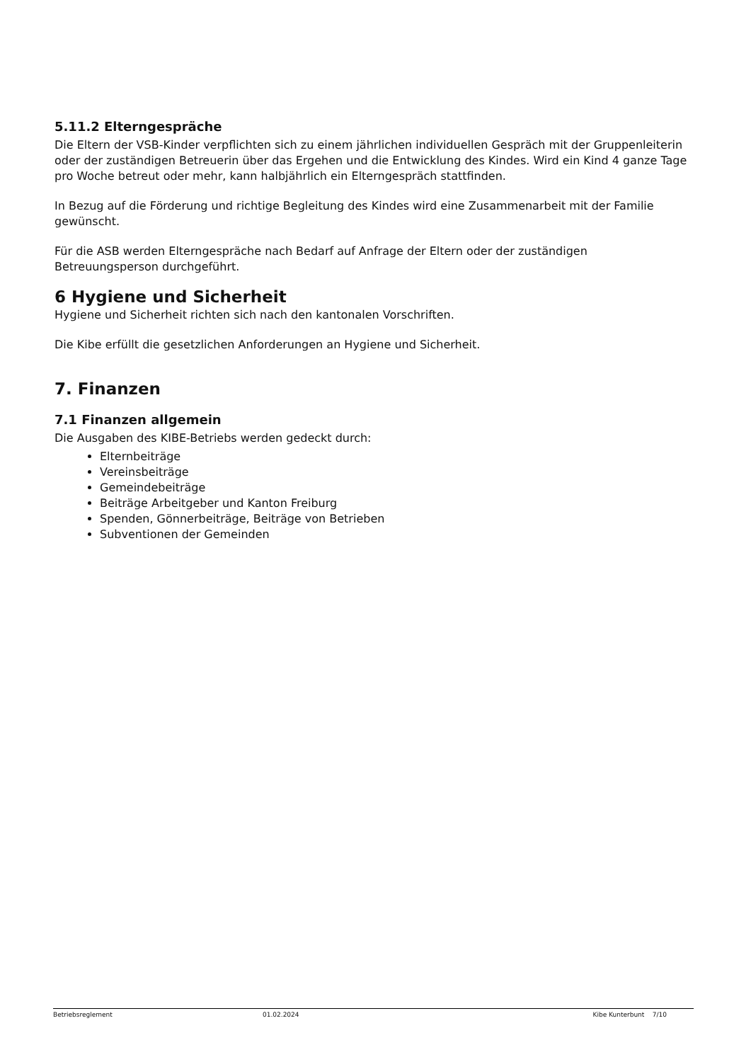5.11.2 Elterngespräche
Die Eltern der VSB-Kinder verpflichten sich zu einem jährlichen individuellen Gespräch mit der Gruppenleiterin oder der zuständigen Betreuerin über das Ergehen und die Entwicklung des Kindes. Wird ein Kind 4 ganze Tage pro Woche betreut oder mehr, kann halbjährlich ein Elterngespräch stattfinden.
In Bezug auf die Förderung und richtige Begleitung des Kindes wird eine Zusammenarbeit mit der Familie gewünscht.
Für die ASB werden Elterngespräche nach Bedarf auf Anfrage der Eltern oder der zuständigen Betreuungsperson durchgeführt.
6 Hygiene und Sicherheit
Hygiene und Sicherheit richten sich nach den kantonalen Vorschriften.
Die Kibe erfüllt die gesetzlichen Anforderungen an Hygiene und Sicherheit.
7. Finanzen
7.1 Finanzen allgemein
Die Ausgaben des KIBE-Betriebs werden gedeckt durch:
Elternbeiträge
Vereinsbeiträge
Gemeindebeiträge
Beiträge Arbeitgeber und Kanton Freiburg
Spenden, Gönnerbeiträge, Beiträge von Betrieben
Subventionen der Gemeinden
Betriebsreglement 01.02.2024 Kibe Kunterbunt 7/10